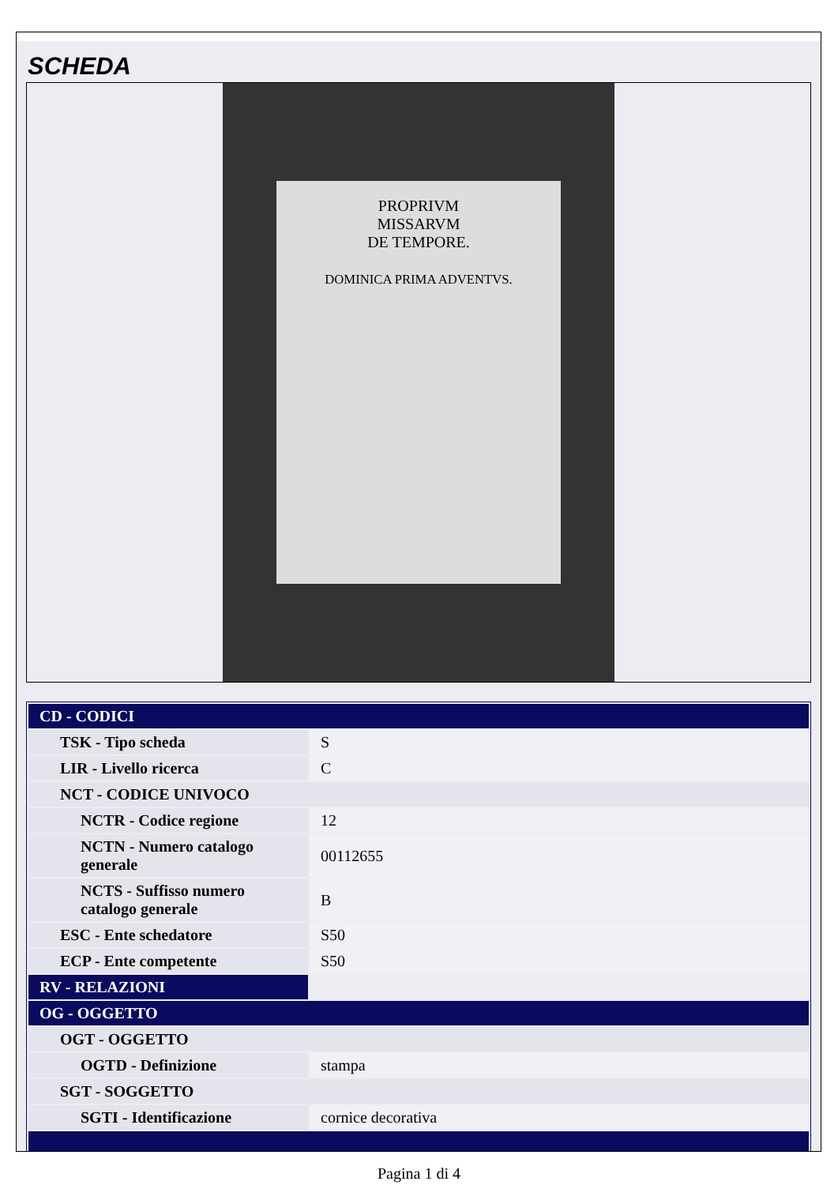SCHEDA
PROPRIVM
MISSARVM
DE TEMPORE.
DOMINICA PRIMA ADVENTVS.
| CD - CODICI | |
| TSK - Tipo scheda | S |
| LIR - Livello ricerca | C |
| NCT - CODICE UNIVOCO | |
| NCTR - Codice regione | 12 |
| NCTN - Numero catalogo generale | 00112655 |
| NCTS - Suffisso numero catalogo generale | B |
| ESC - Ente schedatore | S50 |
| ECP - Ente competente | S50 |
| RV - RELAZIONI | |
| OG - OGGETTO | |
| OGT - OGGETTO | |
| OGTD - Definizione | stampa |
| SGT - SOGGETTO | |
| SGTI - Identificazione | cornice decorativa |
Pagina 1 di 4